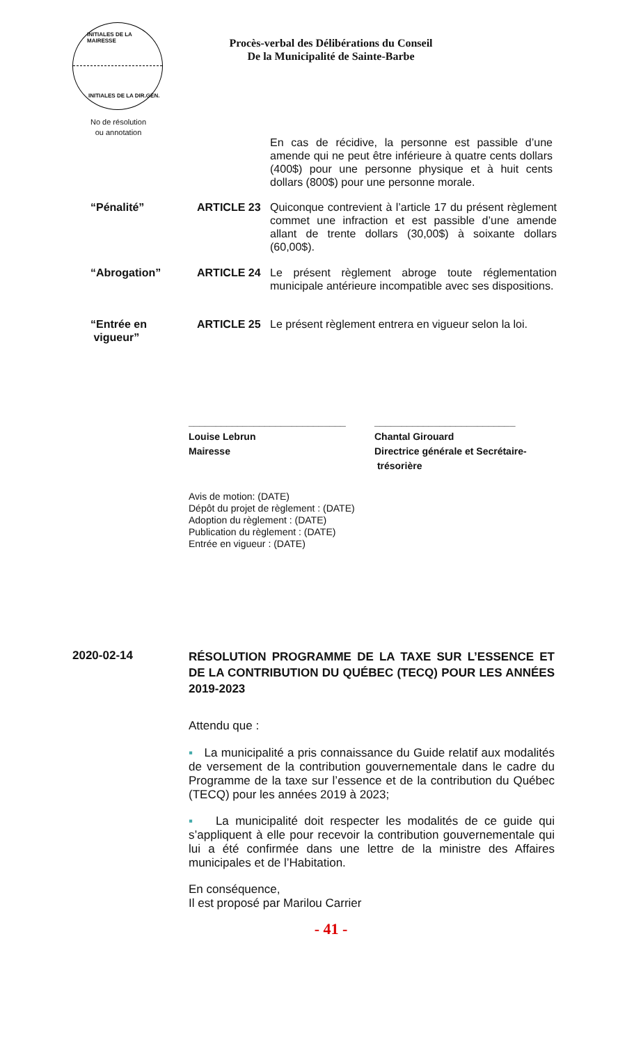INITIALES DE LA MAIRESSE
INITIALES DE LA DIR.GÉN.
Procès-verbal des Délibérations du Conseil
De la Municipalité de Sainte-Barbe
No de résolution
ou annotation
En cas de récidive, la personne est passible d’une amende qui ne peut être inférieure à quatre cents dollars (400$) pour une personne physique et à huit cents dollars (800$) pour une personne morale.
“Pénalité” ARTICLE 23 Quiconque contrevient à l’article 17 du présent règlement commet une infraction et est passible d’une amende allant de trente dollars (30,00$) à soixante dollars (60,00$).
“Abrogation” ARTICLE 24 Le présent règlement abroge toute réglementation municipale antérieure incompatible avec ses dispositions.
“Entrée en
vigueur”
ARTICLE 25 Le présent règlement entrera en vigueur selon la loi.
_____________________________
Louise Lebrun
Mairesse
__________________________
Chantal Girouard
Directrice générale et Secrétaire-
trésorière
Avis de motion: (DATE)
Dépôt du projet de règlement : (DATE)
Adoption du règlement : (DATE)
Publication du règlement : (DATE)
Entrée en vigueur : (DATE)
2020-02-14
RÉSOLUTION PROGRAMME DE LA TAXE SUR L’ESSENCE ET DE LA CONTRIBUTION DU QUÉBEC (TECQ) POUR LES ANNÉES 2019-2023
Attendu que :
▪ La municipalité a pris connaissance du Guide relatif aux modalités de versement de la contribution gouvernementale dans le cadre du Programme de la taxe sur l’essence et de la contribution du Québec (TECQ) pour les années 2019 à 2023;
▪ La municipalité doit respecter les modalités de ce guide qui s’appliquent à elle pour recevoir la contribution gouvernementale qui lui a été confirmée dans une lettre de la ministre des Affaires municipales et de l’Habitation.
En conséquence,
Il est proposé par Marilou Carrier
- 41 -